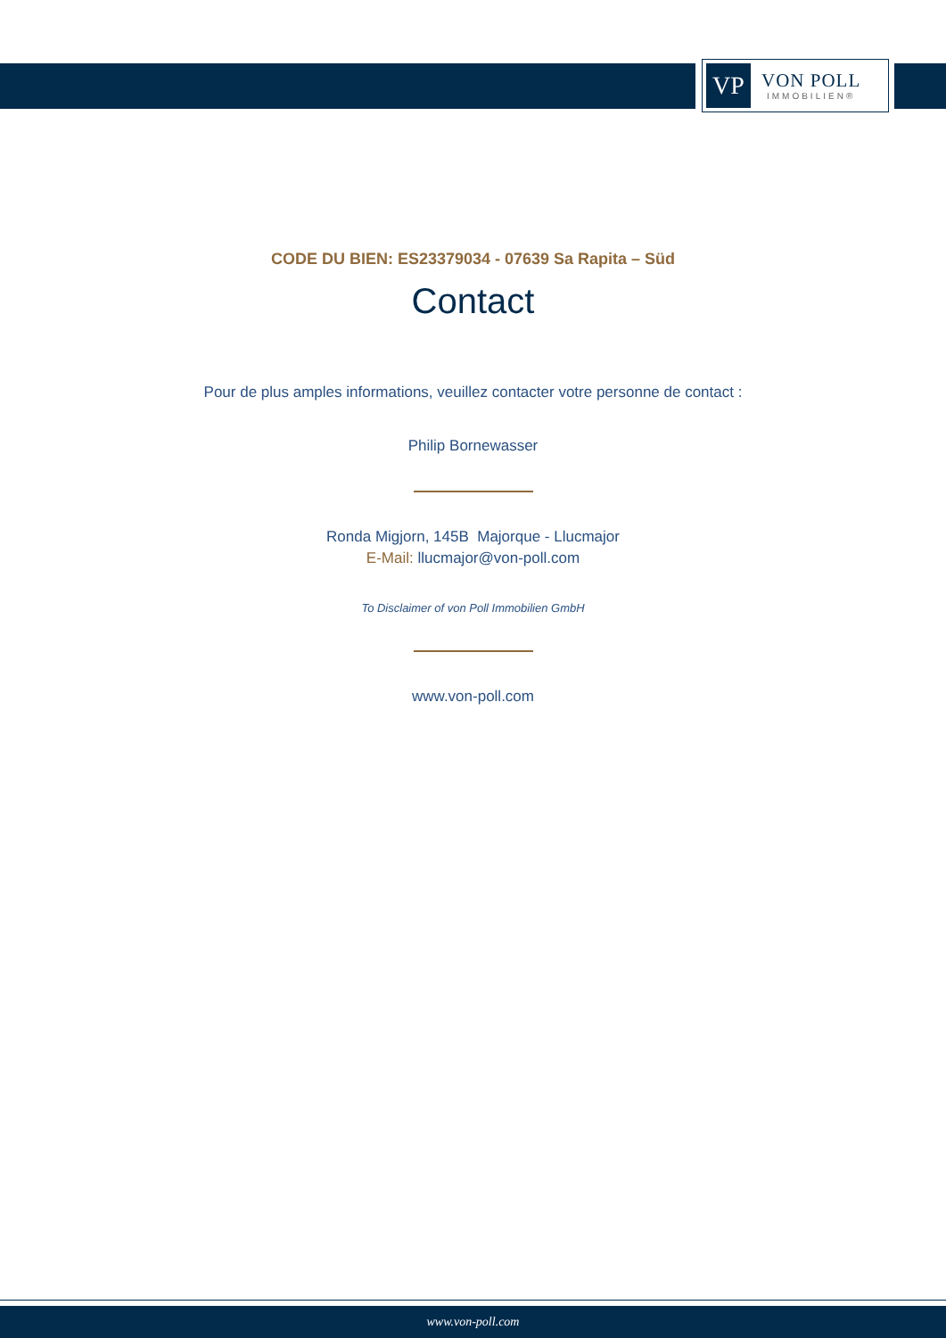VP
VON POLL
IMMOBILIEN®
CODE DU BIEN: ES23379034 - 07639 Sa Rapita – Süd
Contact
Pour de plus amples informations, veuillez contacter votre personne de contact :
Philip Bornewasser
Ronda Migjorn, 145B Majorque - Llucmajor
E-Mail: llucmajor@von-poll.com
To Disclaimer of von Poll Immobilien GmbH
www.von-poll.com
www.von-poll.com